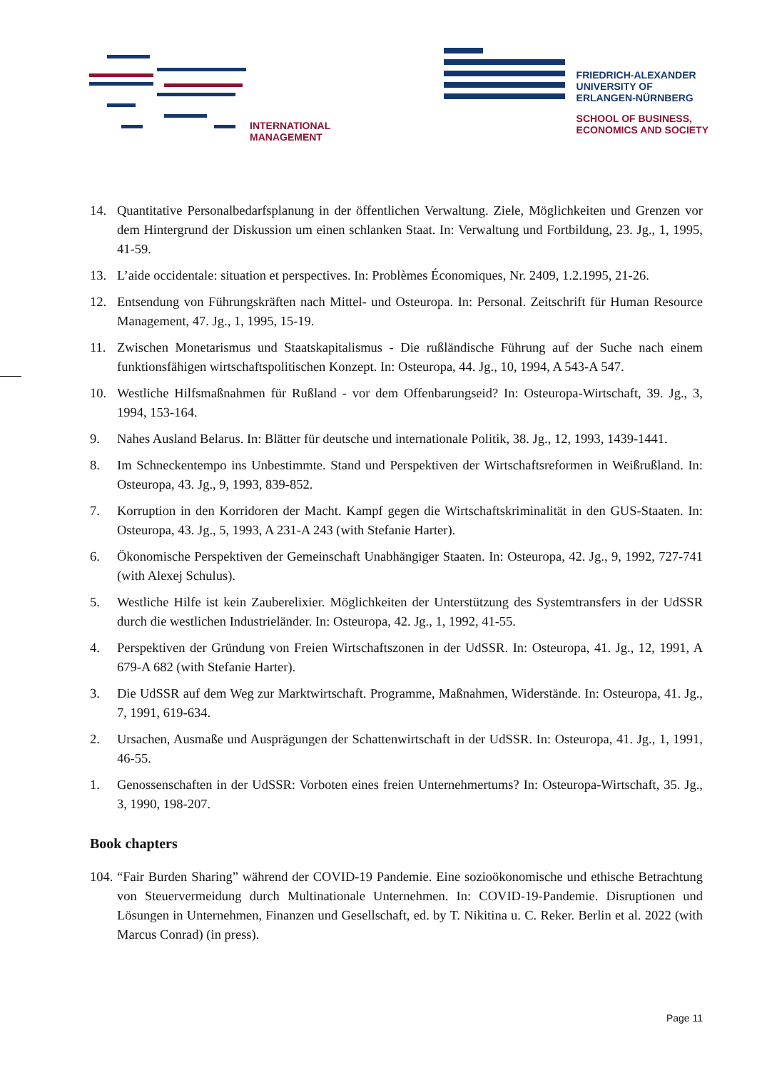INTERNATIONAL
MANAGEMENT
FRIEDRICH-ALEXANDER
UNIVERSITY OF
ERLANGEN-NÜRNBERG
SCHOOL OF BUSINESS,
ECONOMICS AND SOCIETY
14. Quantitative Personalbedarfsplanung in der öffentlichen Verwaltung. Ziele, Möglichkeiten und Grenzen vor dem Hintergrund der Diskussion um einen schlanken Staat. In: Verwaltung und Fortbildung, 23. Jg., 1, 1995, 41-59.
13. L’aide occidentale: situation et perspectives. In: Problèmes Économiques, Nr. 2409, 1.2.1995, 21-26.
12. Entsendung von Führungskräften nach Mittel- und Osteuropa. In: Personal. Zeitschrift für Human Resource Management, 47. Jg., 1, 1995, 15-19.
11. Zwischen Monetarismus und Staatskapitalismus - Die rußländische Führung auf der Suche nach einem funktionsfähigen wirtschaftspolitischen Konzept. In: Osteuropa, 44. Jg., 10, 1994, A 543-A 547.
10. Westliche Hilfsmaßnahmen für Rußland - vor dem Offenbarungseid? In: Osteuropa-Wirtschaft, 39. Jg., 3, 1994, 153-164.
9. Nahes Ausland Belarus. In: Blätter für deutsche und internationale Politik, 38. Jg., 12, 1993, 1439-1441.
8. Im Schneckentempo ins Unbestimmte. Stand und Perspektiven der Wirtschaftsreformen in Weißrußland. In: Osteuropa, 43. Jg., 9, 1993, 839-852.
7. Korruption in den Korridoren der Macht. Kampf gegen die Wirtschaftskriminalität in den GUS-Staaten. In: Osteuropa, 43. Jg., 5, 1993, A 231-A 243 (with Stefanie Harter).
6. Ökonomische Perspektiven der Gemeinschaft Unabhängiger Staaten. In: Osteuropa, 42. Jg., 9, 1992, 727-741 (with Alexej Schulus).
5. Westliche Hilfe ist kein Zauberelixier. Möglichkeiten der Unterstützung des Systemtransfers in der UdSSR durch die westlichen Industrieländer. In: Osteuropa, 42. Jg., 1, 1992, 41-55.
4. Perspektiven der Gründung von Freien Wirtschaftszonen in der UdSSR. In: Osteuropa, 41. Jg., 12, 1991, A 679-A 682 (with Stefanie Harter).
3. Die UdSSR auf dem Weg zur Marktwirtschaft. Programme, Maßnahmen, Widerstände. In: Osteuropa, 41. Jg., 7, 1991, 619-634.
2. Ursachen, Ausmaße und Ausprägungen der Schattenwirtschaft in der UdSSR. In: Osteuropa, 41. Jg., 1, 1991, 46-55.
1. Genossenschaften in der UdSSR: Vorboten eines freien Unternehmertums? In: Osteuropa-Wirtschaft, 35. Jg., 3, 1990, 198-207.
Book chapters
104. “Fair Burden Sharing” während der COVID-19 Pandemie. Eine sozioökonomische und ethische Betrachtung von Steuervermeidung durch Multinationale Unternehmen. In: COVID-19-Pandemie. Disruptionen und Lösungen in Unternehmen, Finanzen und Gesellschaft, ed. by T. Nikitina u. C. Reker. Berlin et al. 2022 (with Marcus Conrad) (in press).
Page 11